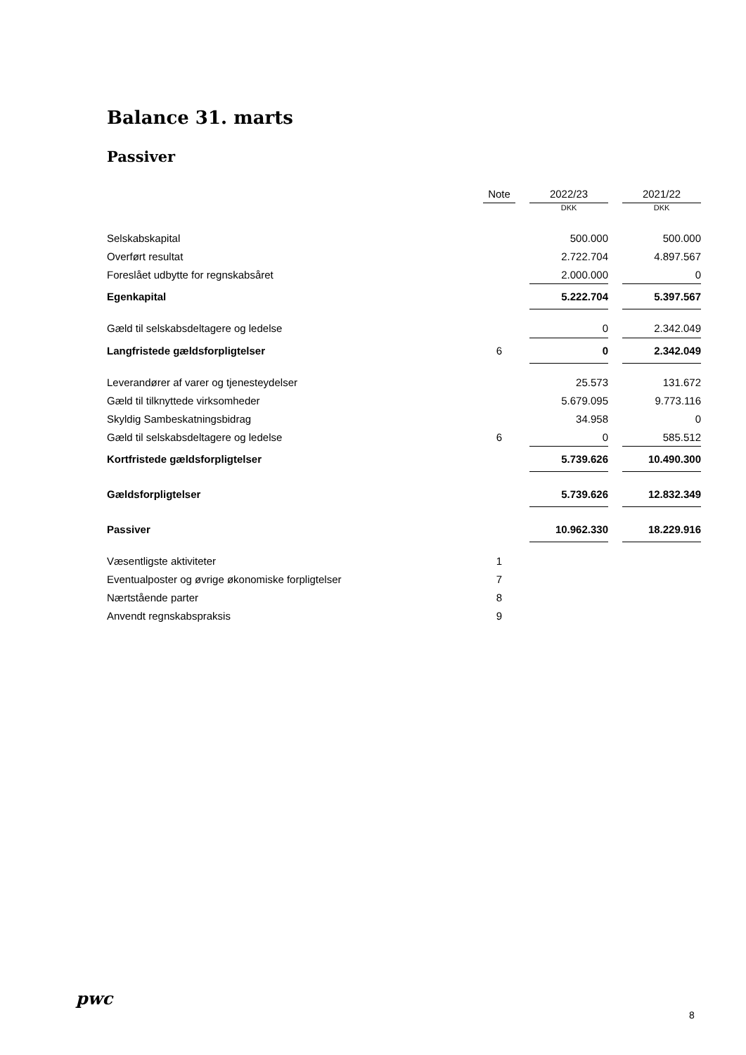Balance 31. marts
Passiver
| | Note | | 2022/23 | | 2021/22 |
| --- | --- | --- | --- | --- | --- |
| | | | DKK | | DKK |
| Selskabskapital | | | 500.000 | | 500.000 |
| Overført resultat | | | 2.722.704 | | 4.897.567 |
| Foreslået udbytte for regnskabsåret | | | 2.000.000 | | 0 |
| Egenkapital | | | 5.222.704 | | 5.397.567 |
| Gæld til selskabsdeltagere og ledelse | | | 0 | | 2.342.049 |
| Langfristede gældsforpligtelser | 6 | | 0 | | 2.342.049 |
| Leverandører af varer og tjenesteydelser | | | 25.573 | | 131.672 |
| Gæld til tilknyttede virksomheder | | | 5.679.095 | | 9.773.116 |
| Skyldig Sambeskatningsbidrag | | | 34.958 | | 0 |
| Gæld til selskabsdeltagere og ledelse | 6 | | 0 | | 585.512 |
| Kortfristede gældsforpligtelser | | | 5.739.626 | | 10.490.300 |
| Gældsforpligtelser | | | 5.739.626 | | 12.832.349 |
| Passiver | | | 10.962.330 | | 18.229.916 |
| Væsentligste aktiviteter | 1 | | | | |
| Eventualposter og øvrige økonomiske forpligtelser | 7 | | | | |
| Nærtstående parter | 8 | | | | |
| Anvendt regnskabspraksis | 9 | | | | |
pwc
8